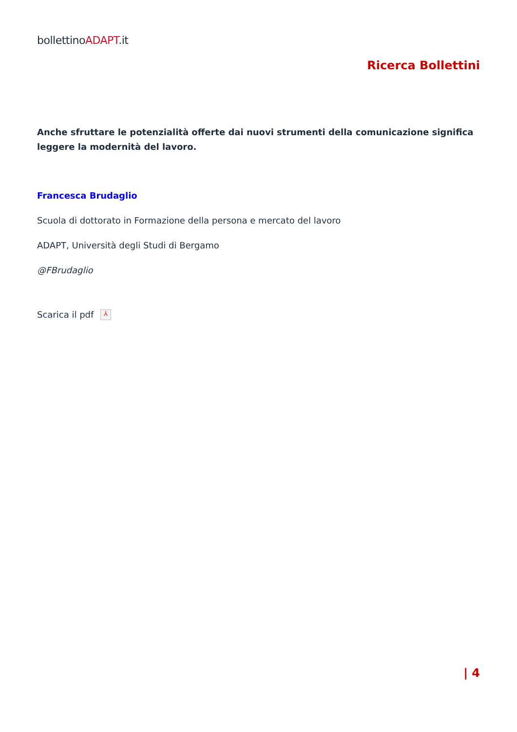bollettinoADAPT.it
Ricerca Bollettini
Anche sfruttare le potenzialità offerte dai nuovi strumenti della comunicazione significa leggere la modernità del lavoro.
Francesca Brudaglio
Scuola di dottorato in Formazione della persona e mercato del lavoro
ADAPT, Università degli Studi di Bergamo
@FBrudaglio
Scarica il pdf ⅄
| 4